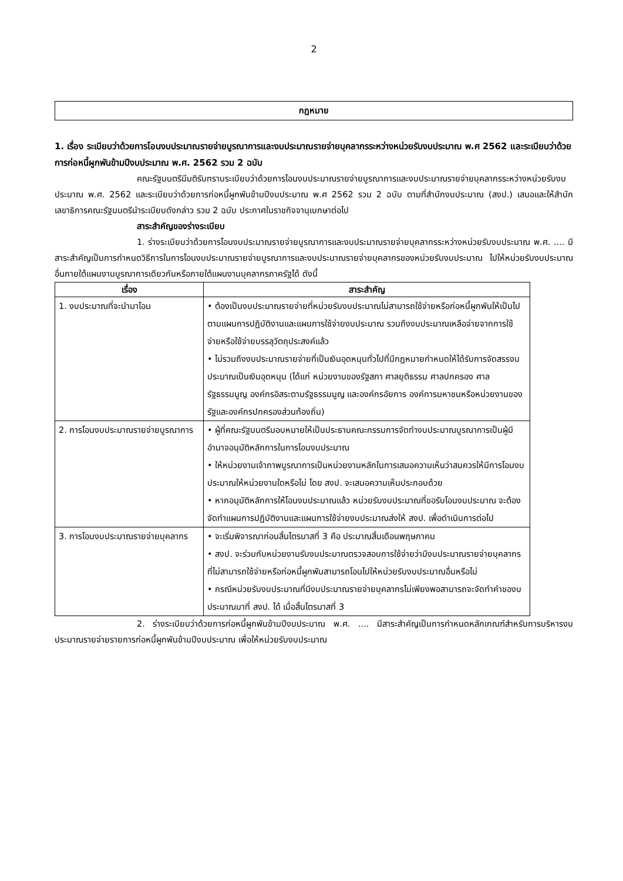2
กฎหมาย
1. เรื่อง ระเบียบว่าด้วยการโอนงบประมาณรายจ่ายบูรณาการและงบประมาณรายจ่ายบุคลากรระหว่างหน่วยรับงบประมาณ พ.ศ 2562 และระเบียบว่าด้วยการก่อหนี้ผูกพันข้ามปีงบประมาณ พ.ศ. 2562 รวม 2 ฉบับ
คณะรัฐมนตรีมีมติรับทราบระเบียบว่าด้วยการโอนงบประมาณรายจ่ายบูรณาการและงบประมาณรายจ่ายบุคลากรระหว่างหน่วยรับงบประมาณ พ.ศ. 2562 และระเบียบว่าด้วยการก่อหนี้ผูกพันข้ามปีงบประมาณ พ.ศ 2562 รวม 2 ฉบับ ตามที่สำนักงบประมาณ (สงป.) เสนอและให้สำนักเลขาธิการคณะรัฐมนตรีนำระเบียบดังกล่าว รวม 2 ฉบับ ประกาศในราชกิจจานุเบกษาต่อไป
สาระสำคัญของร่างระเบียบ
1. ร่างระเบียบว่าด้วยการโอนงบประมาณรายจ่ายบูรณาการและงบประมาณรายจ่ายบุคลากรระหว่างหน่วยรับงบประมาณ พ.ศ. .... มีสาระสำคัญเป็นการกำหนดวิธีการในการโอนงบประมาณรายจ่ายบูรณาการและงบประมาณรายจ่ายบุคลากรของหน่วยรับงบประมาณ ไปให้หน่วยรับงบประมาณอื่นภายใต้แผนงานบูรณาการเดียวกันหรือภายใต้แผนงานบุคลากรภาครัฐได้ ดังนี้
| เรื่อง | สาระสำคัญ |
| --- | --- |
| 1. งบประมาณที่จะนำมาโอน | • ต้องเป็นงบประมาณรายจ่ายที่หน่วยรับงบประมาณไม่สามารถใช้จ่ายหรือก่อหนี้ผูกพันให้เป็นไปตามแผนการปฏิบัติงานและแผนการใช้จ่ายงบประมาณ รวมถึงงบประมาณเหลือจ่ายจากการใช้จ่ายหรือใช้จ่ายบรรลุวัตถุประสงค์แล้ว • ไม่รวมถึงงบประมาณรายจ่ายที่เป็นเงินอุดหนุนทั่วไปที่มีกฎหมายกำหนดให้ได้รับการจัดสรรงบประมาณเป็นเงินอุดหนุน (ได้แก่ หน่วยงานของรัฐสภา ศาลยุติธรรม ศาลปกครอง ศาลรัฐธรรมนูญ องค์กรอิสระตามรัฐธรรมนูญ และองค์กรอัยการ องค์การมหาชนหรือหน่วยงานของรัฐและองค์กรปกครองส่วนท้องถิ่น) |
| 2. การโอนงบประมาณรายจ่ายบูรณาการ | • ผู้ที่คณะรัฐมนตรีมอบหมายให้เป็นประธานคณะกรรมการจัดทำงบประมาณบูรณาการเป็นผู้มีอำนาจอนุมัติหลักการในการโอนงบประมาณ • ให้หน่วยงานเจ้าภาพบูรณาการเป็นหน่วยงานหลักในการเสนอความเห็นว่าสมควรให้มีการโอนงบประมาณให้หน่วยงานใดหรือไม่ โดย สงป. จะเสนอความเห็นประกอบด้วย • หากอนุมัติหลักการให้โอนงบประมาณแล้ว หน่วยรับงบประมาณที่ขอรับโอนงบประมาณ จะต้องจัดทำแผนการปฏิบัติงานและแผนการใช้จ่ายงบประมาณส่งให้ สงป. เพื่อดำเนินการต่อไป |
| 3. การโอนงบประมาณรายจ่ายบุคลากร | • จะเริ่มพิจารณาก่อนสิ้นไตรมาสที่ 3 คือ ประมาณสิ้นเดือนพฤษภาคม • สงป. จะร่วมกับหน่วยงานรับงบประมาณตรวจสอบการใช้จ่ายว่ามีงบประมาณรายจ่ายบุคลากรที่ไม่สามารถใช้จ่ายหรือก่อหนี้ผูกพันสามารถโอนไปให้หน่วยรับงบประมาณอื่นหรือไม่ • กรณีหน่วยรับงบประมาณที่มีงบประมาณรายจ่ายบุคลากรไม่เพียงพอสามารถจะจัดทำคำของบประมาณมาที่ สงป. ได้ เมื่อสิ้นไตรมาสที่ 3 |
2. ร่างระเบียบว่าด้วยการก่อหนี้ผูกพันข้ามปีงบประมาณ พ.ศ. .... มีสาระสำคัญเป็นการกำหนดหลักเกณฑ์สำหรับการบริหารงบประมาณรายจ่ายรายการก่อหนี้ผูกพันข้ามปีงบประมาณ เพื่อให้หน่วยรับงบประมาณ